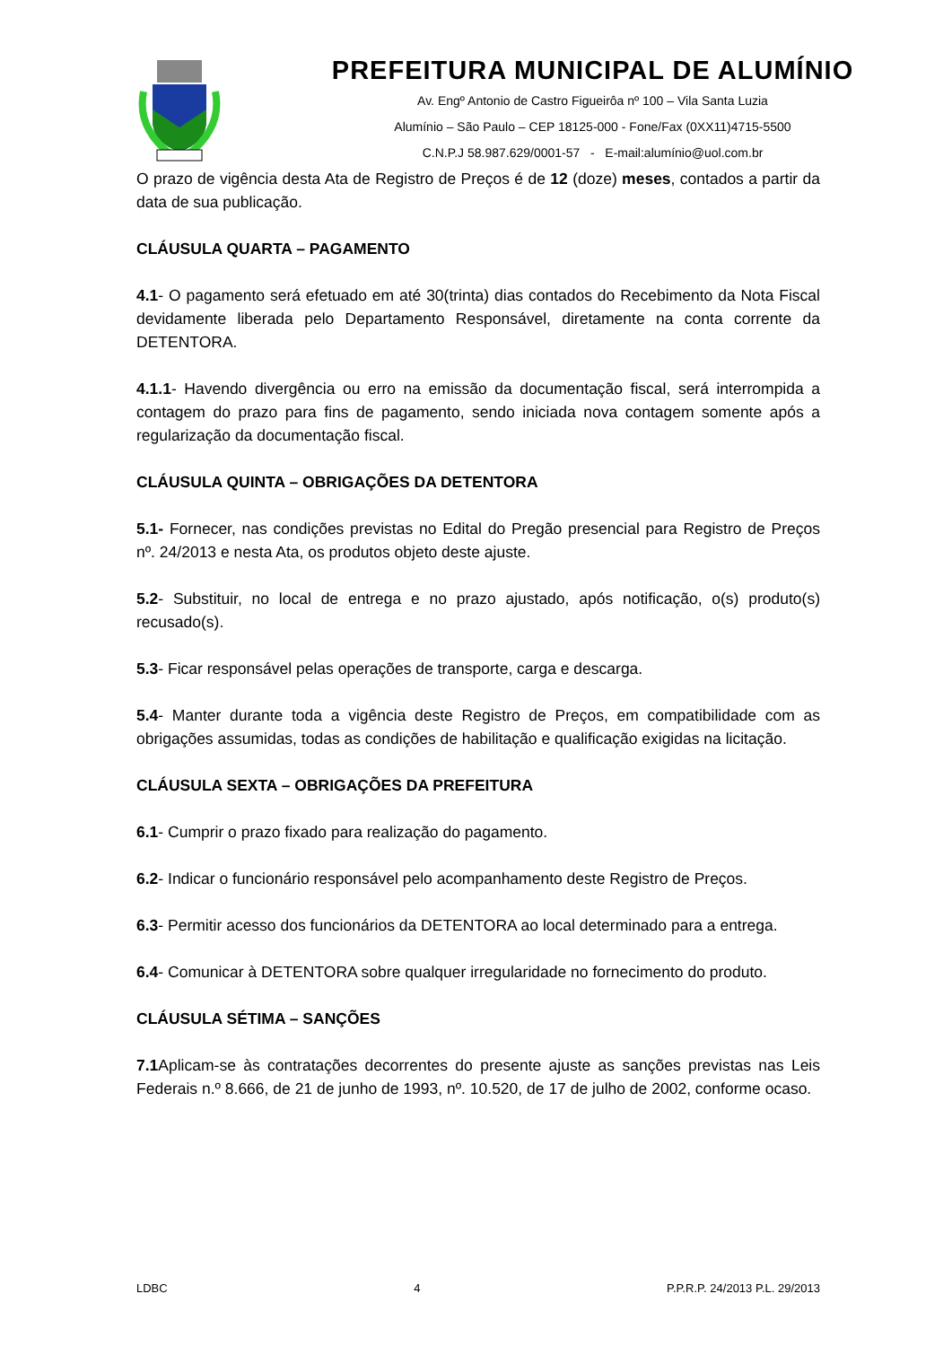PREFEITURA MUNICIPAL DE ALUMÍNIO
Av. Engº Antonio de Castro Figueirôa nº 100 – Vila Santa Luzia
Alumínio – São Paulo – CEP 18125-000 - Fone/Fax (0XX11)4715-5500
C.N.P.J 58.987.629/0001-57 - E-mail:alumínio@uol.com.br
O prazo de vigência desta Ata de Registro de Preços é de 12 (doze) meses, contados a partir da data de sua publicação.
CLÁUSULA QUARTA – PAGAMENTO
4.1- O pagamento será efetuado em até 30(trinta) dias contados do Recebimento da Nota Fiscal devidamente liberada pelo Departamento Responsável, diretamente na conta corrente da DETENTORA.
4.1.1- Havendo divergência ou erro na emissão da documentação fiscal, será interrompida a contagem do prazo para fins de pagamento, sendo iniciada nova contagem somente após a regularização da documentação fiscal.
CLÁUSULA QUINTA – OBRIGAÇÕES DA DETENTORA
5.1- Fornecer, nas condições previstas no Edital do Pregão presencial para Registro de Preços nº. 24/2013 e nesta Ata, os produtos objeto deste ajuste.
5.2- Substituir, no local de entrega e no prazo ajustado, após notificação, o(s) produto(s) recusado(s).
5.3- Ficar responsável pelas operações de transporte, carga e descarga.
5.4- Manter durante toda a vigência deste Registro de Preços, em compatibilidade com as obrigações assumidas, todas as condições de habilitação e qualificação exigidas na licitação.
CLÁUSULA SEXTA – OBRIGAÇÕES DA PREFEITURA
6.1- Cumprir o prazo fixado para realização do pagamento.
6.2- Indicar o funcionário responsável pelo acompanhamento deste Registro de Preços.
6.3- Permitir acesso dos funcionários da DETENTORA ao local determinado para a entrega.
6.4- Comunicar à DETENTORA sobre qualquer irregularidade no fornecimento do produto.
CLÁUSULA SÉTIMA – SANÇÕES
7.1 Aplicam-se às contratações decorrentes do presente ajuste as sanções previstas nas Leis Federais n.º 8.666, de 21 de junho de 1993, nº. 10.520, de 17 de julho de 2002, conforme ocaso.
LDBC 4 P.P.R.P. 24/2013 P.L. 29/2013